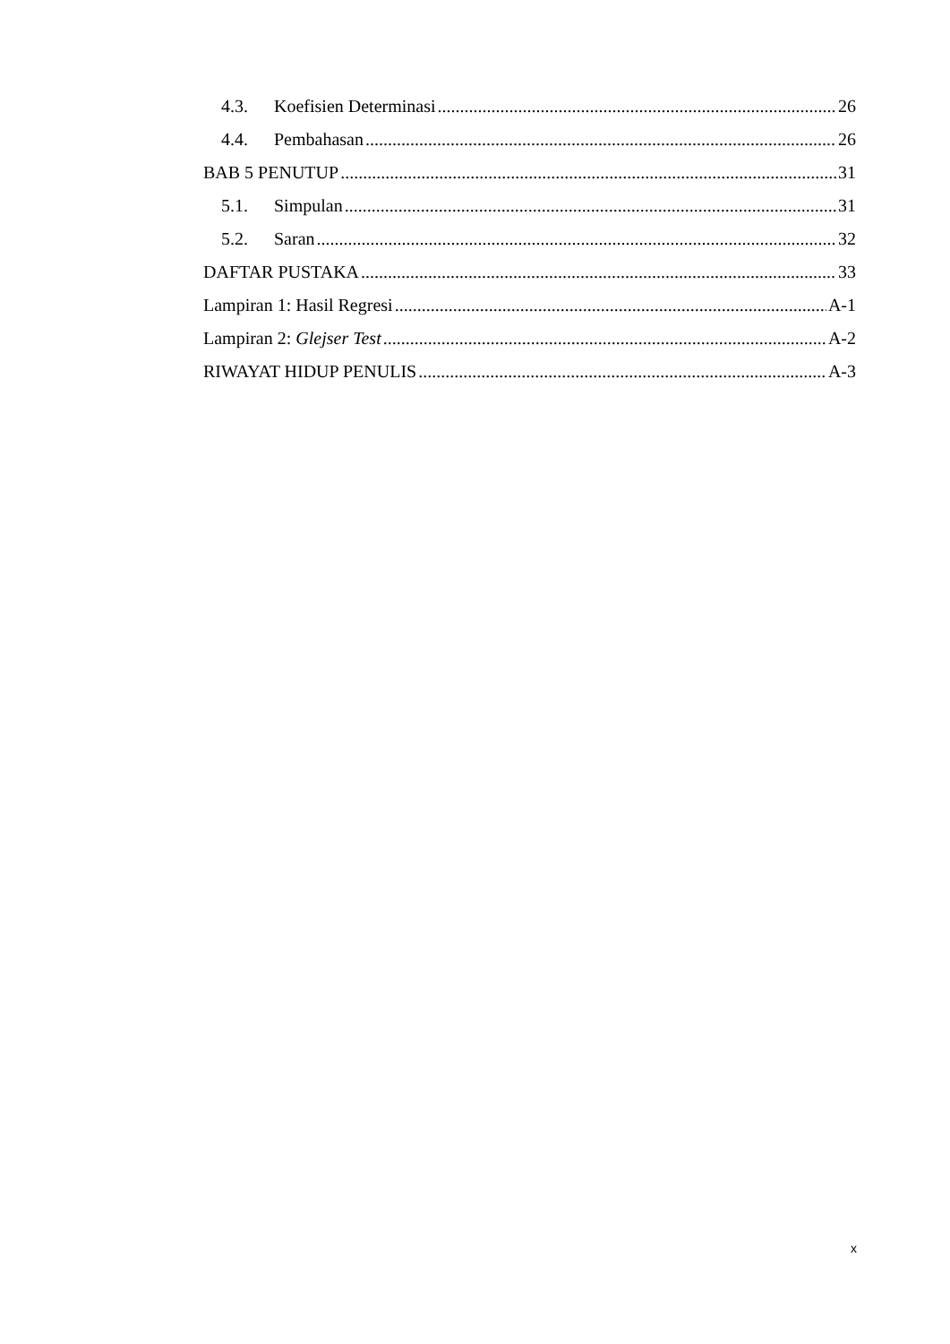4.3. Koefisien Determinasi 26
4.4. Pembahasan 26
BAB 5 PENUTUP 31
5.1. Simpulan 31
5.2. Saran 32
DAFTAR PUSTAKA 33
Lampiran 1: Hasil Regresi A-1
Lampiran 2: Glejser Test A-2
RIWAYAT HIDUP PENULIS A-3
x